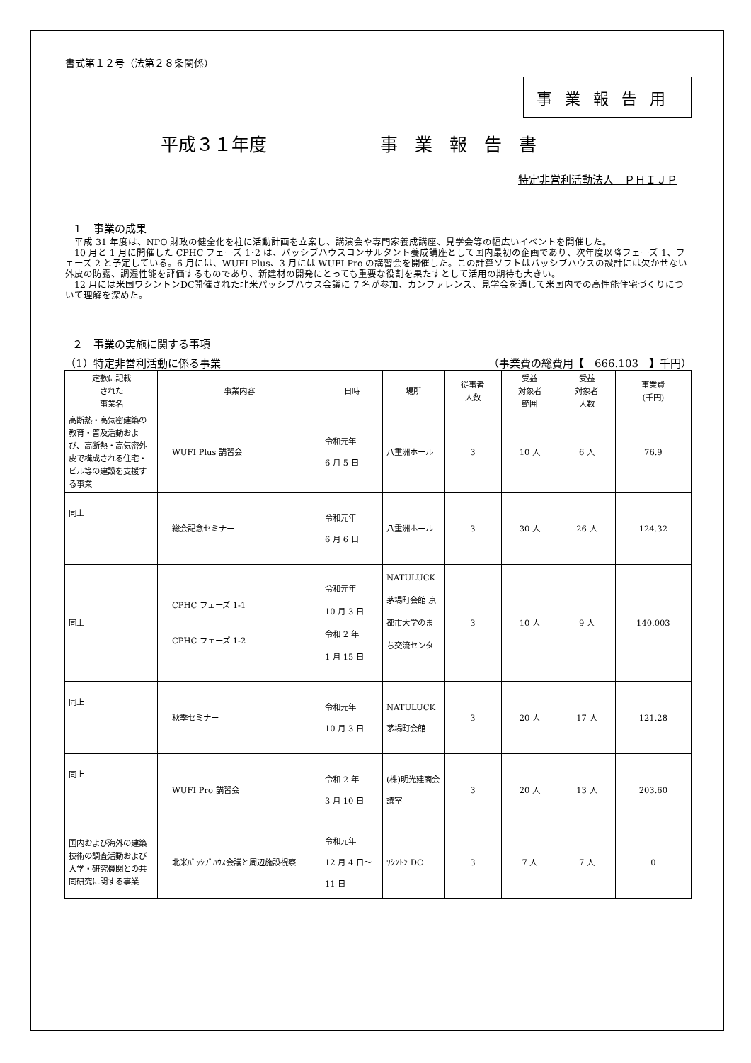書式第１２号（法第２８条関係）
事業報告用
平成３１年度 事業報告書
特定非営利活動法人　ＰＨＩＪＰ
１　事業の成果
　平成 31 年度は、NPO 財政の健全化を柱に活動計画を立案し、講演会や専門家養成講座、見学会等の幅広いイベントを開催した。
　10 月と 1 月に開催した CPHC フェーズ 1･2 は、パッシブハウスコンサルタント養成講座として国内最初の企画であり、次年度以降フェーズ 1、フェーズ 2 と予定している。6 月には、WUFI Plus、3 月には WUFI Pro の講習会を開催した。この計算ソフトはパッシブハウスの設計には欠かせない外皮の防露、調湿性能を評価するものであり、新建材の開発にとっても重要な役割を果たすとして活用の期待も大きい。
　12 月には米国ワシントンDC開催された北米パッシブハウス会議に 7 名が参加、カンファレンス、見学会を通して米国内での高性能住宅づくりについて理解を深めた。
２　事業の実施に関する事項
（1）特定非営利活動に係る事業 （事業費の総費用【　666.103　】千円）
| 定款に記載 された 事業名 | 事業内容 | 日時 | 場所 | 従事者 人数 | 受益 対象者 範囲 | 受益 対象者 人数 | 事業費 (千円) |
| --- | --- | --- | --- | --- | --- | --- | --- |
| 高断熱・高気密建築の教育・普及活動および、高断熱・高気密外皮で構成される住宅・ビル等の建設を支援する事業 | WUFI Plus 講習会 | 令和元年 6 月 5 日 | 八重洲ホール | 3 | 10 人 | 6 人 | 76.9 |
| 同上 | 総会記念セミナー | 令和元年 6 月 6 日 | 八重洲ホール | 3 | 30 人 | 26 人 | 124.32 |
| 同上 | CPHC フェーズ 1-1 CPHC フェーズ 1-2 | 令和元年 10 月 3 日 令和 2 年 1 月 15 日 | NATULUCK 茅場町会館 京都市大学のまち交流センター | 3 | 10 人 | 9 人 | 140.003 |
| 同上 | 秋季セミナー | 令和元年 10 月 3 日 | NATULUCK 茅場町会館 | 3 | 20 人 | 17 人 | 121.28 |
| 同上 | WUFI Pro 講習会 | 令和 2 年 3 月 10 日 | (株)明光建商会議室 | 3 | 20 人 | 13 人 | 203.60 |
| 国内および海外の建築技術の調査活動および大学・研究機関との共同研究に関する事業 | 北米ﾊﾟｯｼﾌﾞﾊｳｽ会議と周辺施設視察 | 令和元年 12 月 4 日～ 11 日 | ﾜｼﾝﾄﾝ DC | 3 | 7 人 | 7 人 | 0 |